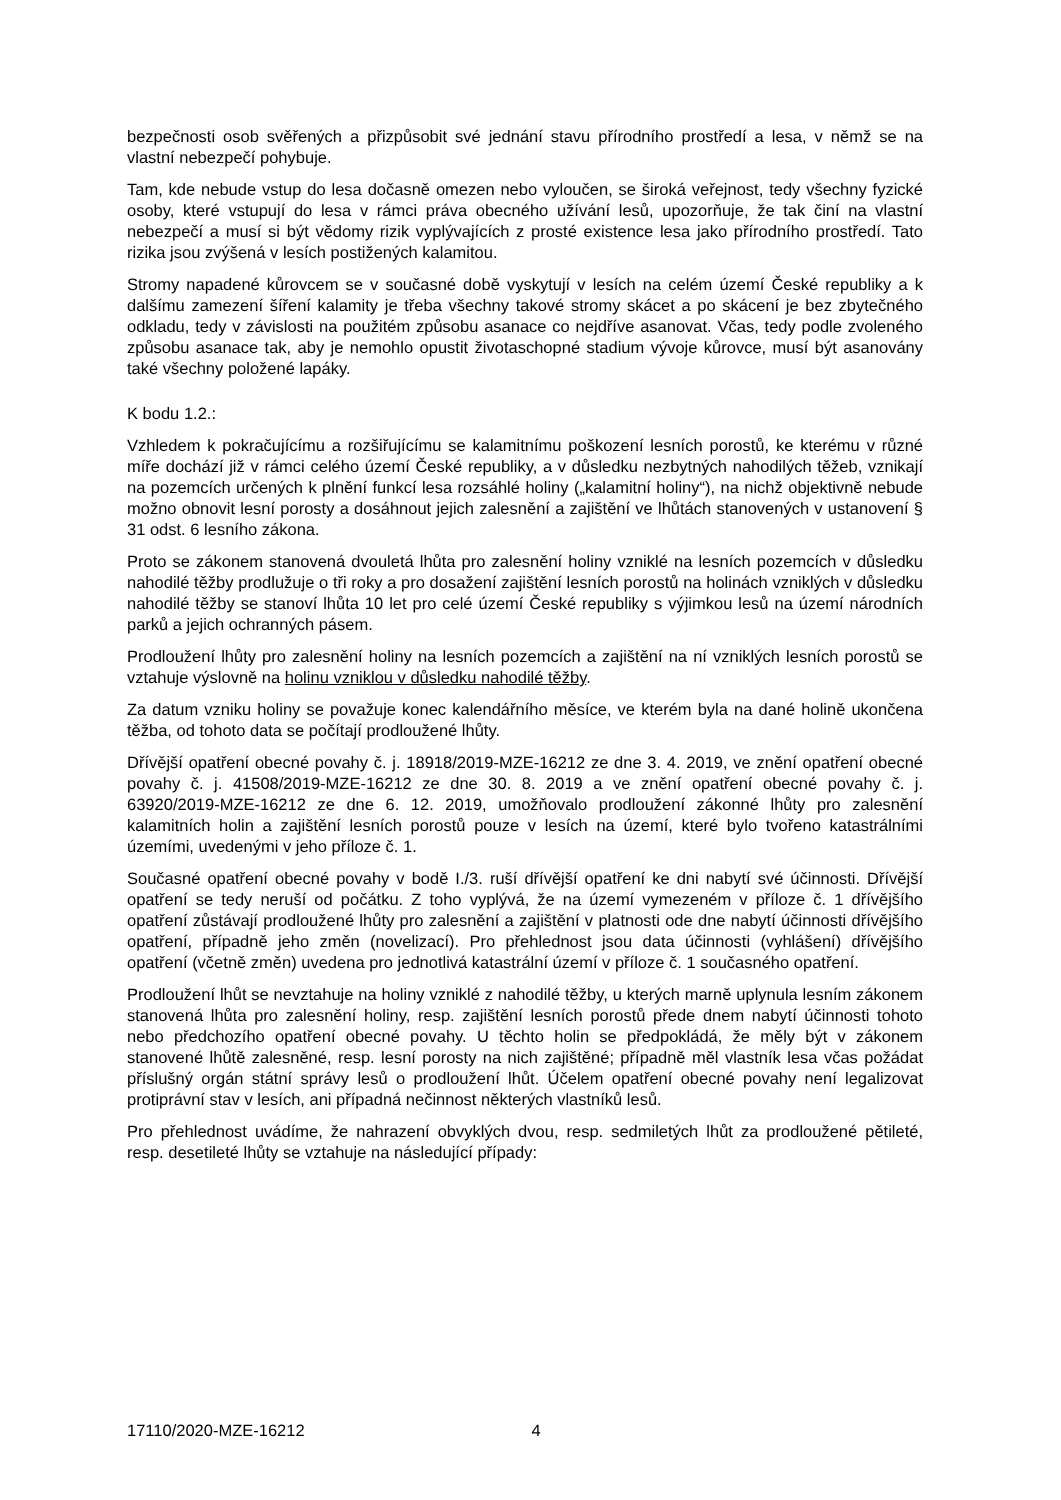bezpečnosti osob svěřených a přizpůsobit své jednání stavu přírodního prostředí a lesa, v němž se na vlastní nebezpečí pohybuje.
Tam, kde nebude vstup do lesa dočasně omezen nebo vyloučen, se široká veřejnost, tedy všechny fyzické osoby, které vstupují do lesa v rámci práva obecného užívání lesů, upozorňuje, že tak činí na vlastní nebezpečí a musí si být vědomy rizik vyplývajících z prosté existence lesa jako přírodního prostředí. Tato rizika jsou zvýšená v lesích postižených kalamitou.
Stromy napadené kůrovcem se v současné době vyskytují v lesích na celém území České republiky a k dalšímu zamezení šíření kalamity je třeba všechny takové stromy skácet a po skácení je bez zbytečného odkladu, tedy v závislosti na použitém způsobu asanace co nejdříve asanovat. Včas, tedy podle zvoleného způsobu asanace tak, aby je nemohlo opustit životaschopné stadium vývoje kůrovce, musí být asanovány také všechny položené lapáky.
K bodu 1.2.:
Vzhledem k pokračujícímu a rozšiřujícímu se kalamitnímu poškození lesních porostů, ke kterému v různé míře dochází již v rámci celého území České republiky, a v důsledku nezbytných nahodilých těžeb, vznikají na pozemcích určených k plnění funkcí lesa rozsáhlé holiny („kalamitní holiny“), na nichž objektivně nebude možno obnovit lesní porosty a dosáhnout jejich zalesnění a zajištění ve lhůtách stanovených v ustanovení § 31 odst. 6 lesního zákona.
Proto se zákonem stanovená dvouletá lhůta pro zalesnění holiny vzniklé na lesních pozemcích v důsledku nahodilé těžby prodlužuje o tři roky a pro dosažení zajištění lesních porostů na holinách vzniklých v důsledku nahodilé těžby se stanoví lhůta 10 let pro celé území České republiky s výjimkou lesů na území národních parků a jejich ochranných pásem.
Prodloužení lhůty pro zalesnění holiny na lesních pozemcích a zajištění na ní vzniklých lesních porostů se vztahuje výslovně na holinu vzniklou v důsledku nahodilé těžby.
Za datum vzniku holiny se považuje konec kalendářního měsíce, ve kterém byla na dané holině ukončena těžba, od tohoto data se počítají prodloužené lhůty.
Dřívější opatření obecné povahy č. j. 18918/2019-MZE-16212 ze dne 3. 4. 2019, ve znění opatření obecné povahy č. j. 41508/2019-MZE-16212 ze dne 30. 8. 2019 a ve znění opatření obecné povahy č. j. 63920/2019-MZE-16212 ze dne 6. 12. 2019, umožňovalo prodloužení zákonné lhůty pro zalesnění kalamitních holin a zajištění lesních porostů pouze v lesích na území, které bylo tvořeno katastrálními územími, uvedenými v jeho příloze č. 1.
Současné opatření obecné povahy v bodě I./3. ruší dřívější opatření ke dni nabytí své účinnosti. Dřívější opatření se tedy neruší od počátku. Z toho vyplývá, že na území vymezeném v příloze č. 1 dřívějšího opatření zůstávají prodloužené lhůty pro zalesnění a zajištění v platnosti ode dne nabytí účinnosti dřívějšího opatření, případně jeho změn (novelizací). Pro přehlednost jsou data účinnosti (vyhlášení) dřívějšího opatření (včetně změn) uvedena pro jednotlivá katastrální území v příloze č. 1 současného opatření.
Prodloužení lhůt se nevztahuje na holiny vzniklé z nahodilé těžby, u kterých marně uplynula lesním zákonem stanovená lhůta pro zalesnění holiny, resp. zajištění lesních porostů přede dnem nabytí účinnosti tohoto nebo předchozího opatření obecné povahy. U těchto holin se předpokládá, že měly být v zákonem stanovené lhůtě zalesněné, resp. lesní porosty na nich zajištěné; případně měl vlastník lesa včas požádat příslušný orgán státní správy lesů o prodloužení lhůt. Účelem opatření obecné povahy není legalizovat protiprávní stav v lesích, ani případná nečinnost některých vlastníků lesů.
Pro přehlednost uvádíme, že nahrazení obvyklých dvou, resp. sedmiletých lhůt za prodloužené pětileté, resp. desetileté lhůty se vztahuje na následující případy:
17110/2020-MZE-16212 4